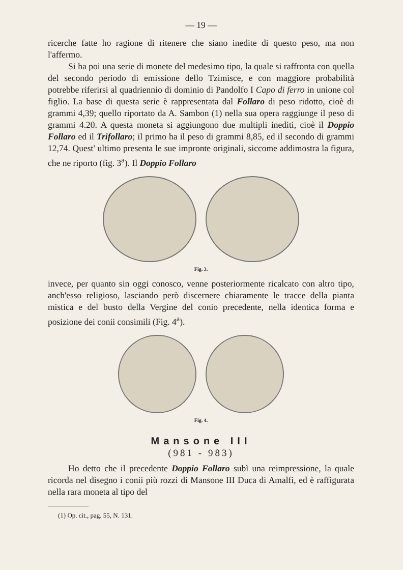— 19 —
ricerche fatte ho ragione di ritenere che siano inedite di questo peso, ma non l'affermo.
Si ha poi una serie di monete del medesimo tipo, la quale si raffronta con quella del secondo periodo di emissione dello Tzimisce, e con maggiore probabilità potrebbe riferirsi al quadriennio di dominio di Pandolfo I Capo di ferro in unione col figlio. La base di questa serie è rappresentata dal Follaro di peso ridotto, cioè di grammi 4,39; quello riportato da A. Sambon (1) nella sua opera raggiunge il peso di grammi 4.20. A questa moneta si aggiungono due multipli inediti, cioè il Doppio Follaro ed il Trifollaro; il primo ha il peso di grammi 8,85, ed il secondo di grammi 12,74. Quest' ultimo presenta le sue impronte originali, siccome addimostra la figura, che ne riporto (fig. 3<sup>a</sup>). Il Doppio Follaro
Fig. 3.
invece, per quanto sin oggi conosco, venne posteriormente ricalcato con altro tipo, anch'esso religioso, lasciando però discernere chiaramente le tracce della pianta mistica e del busto della Vergine del conio precedente, nella identica forma e posizione dei conii consimili (Fig. 4<sup>a</sup>).
Fig. 4.
Mansone III
(981 - 983)
Ho detto che il precedente Doppio Follaro subì una reimpressione, la quale ricorda nel disegno i conii più rozzi di Mansone III Duca di Amalfi, ed è raffigurata nella rara moneta al tipo del
(1) Op. cit., pag. 55, N. 131.